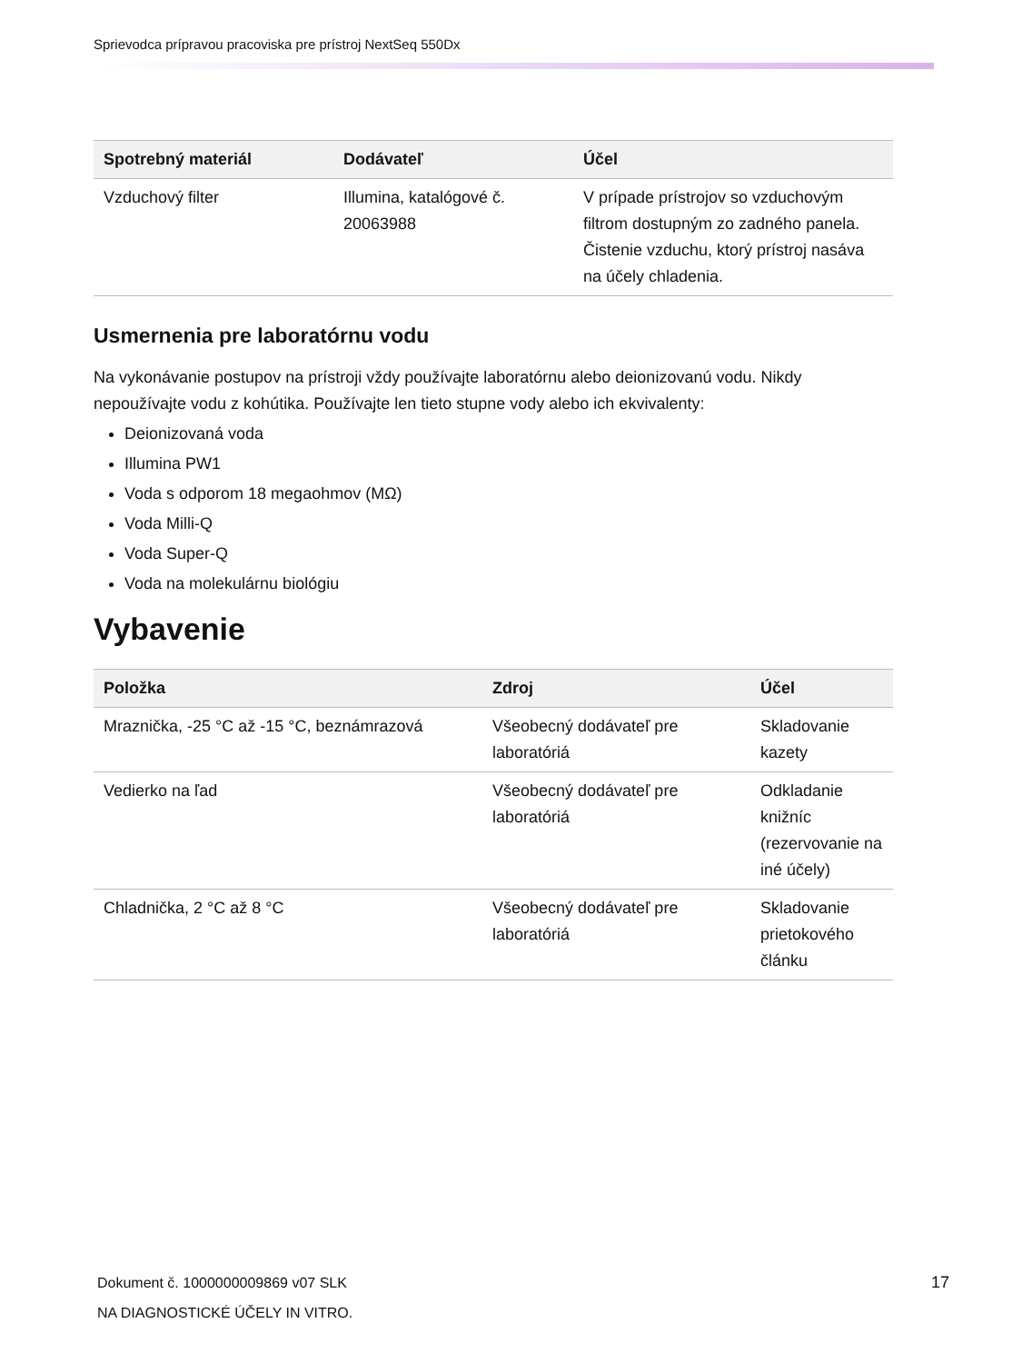Sprievodca prípravou pracoviska pre prístroj NextSeq 550Dx
| Spotrebný materiál | Dodávateľ | Účel |
| --- | --- | --- |
| Vzduchový filter | Illumina, katalógové č. 20063988 | V prípade prístrojov so vzduchovým filtrom dostupným zo zadného panela. Čistenie vzduchu, ktorý prístroj nasáva na účely chladenia. |
Usmernenia pre laboratórnu vodu
Na vykonávanie postupov na prístroji vždy používajte laboratórnu alebo deionizovanú vodu. Nikdy nepoužívajte vodu z kohútika. Používajte len tieto stupne vody alebo ich ekvivalenty:
Deionizovaná voda
Illumina PW1
Voda s odporom 18 megaohmov (MΩ)
Voda Milli-Q
Voda Super-Q
Voda na molekulárnu biológiu
Vybavenie
| Položka | Zdroj | Účel |
| --- | --- | --- |
| Mraznička, -25 °C až -15 °C, beznámrazová | Všeobecný dodávateľ pre laboratóriá | Skladovanie kazety |
| Vedierko na ľad | Všeobecný dodávateľ pre laboratóriá | Odkladanie knižníc (rezervovanie na iné účely) |
| Chladnička, 2 °C až 8 °C | Všeobecný dodávateľ pre laboratóriá | Skladovanie prietokového článku |
Dokument č. 1000000009869 v07 SLK
NA DIAGNOSTICKÉ ÚČELY IN VITRO.
17